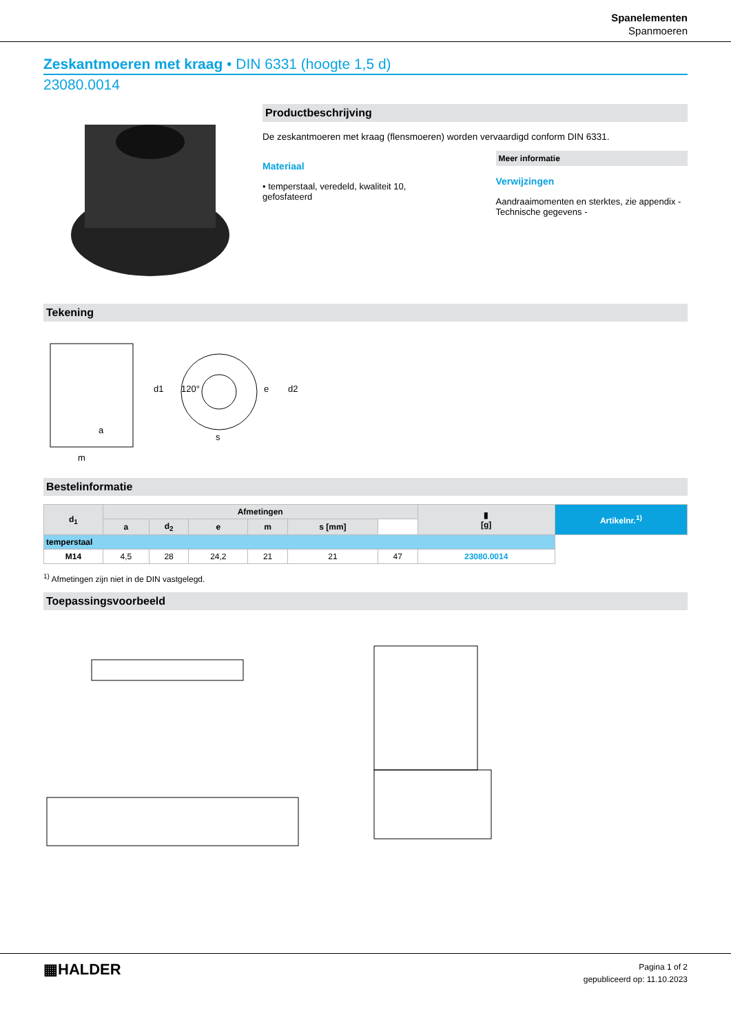Spanelementen
Spanmoeren
Zeskantmoeren met kraag • DIN 6331 (hoogte 1,5 d)
23080.0014
Productbeschrijving
De zeskantmoeren met kraag (flensmoeren) worden vervaardigd conform DIN 6331.
Materiaal
• temperstaal, veredeld, kwaliteit 10, gefosfateerd
Meer informatie
Verwijzingen
Aandraaimomenten en sterktes, zie appendix - Technische gegevens -
Tekening
m
s
d1
e
d2
120°
a
Bestelinformatie
| d<sub>1</sub> | Afmetingen | | | | | | ▮ [g] | Artikelnr.<sup>1)</sup> |
| --- | --- | --- | --- | --- | --- | --- | --- | --- |
| | a | d<sub>2</sub> | e | m | s [mm] | | | |
| temperstaal | | | | | | | | |
| M14 | 4,5 | 28 | 24,2 | 21 | 21 | 47 | 23080.0014 | |
<sup>1)</sup> Afmetingen zijn niet in de DIN vastgelegd.
Toepassingsvoorbeeld
▦HALDER
Pagina 1 of 2
gepubliceerd op: 11.10.2023